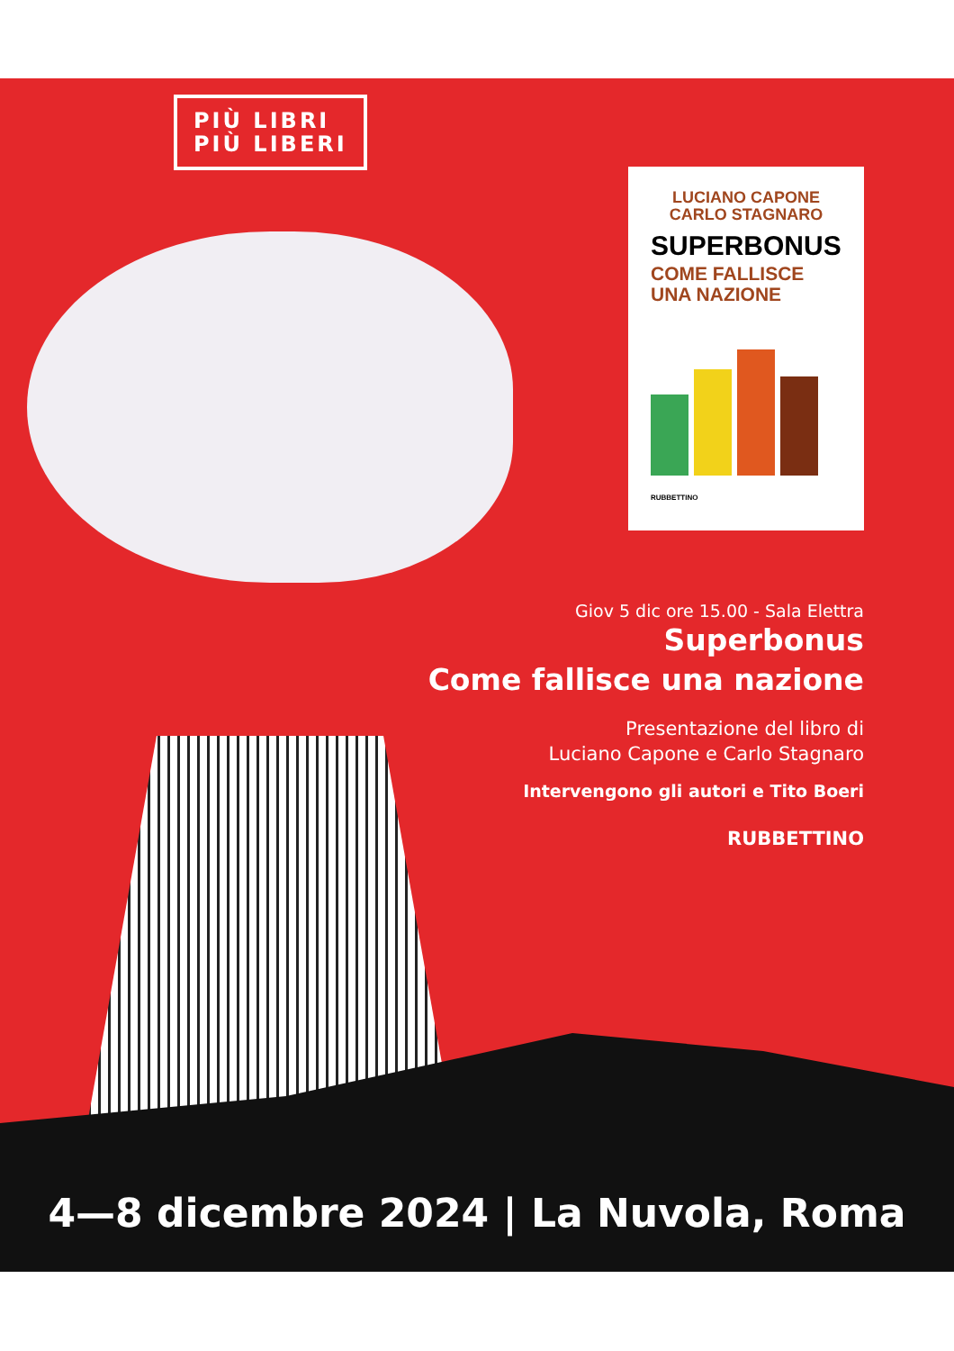PIÙ LIBRI
PIÙ LIBERI
LUCIANO CAPONE
CARLO STAGNARO
SUPERBONUS
COME FALLISCE
UNA NAZIONE
RUBBETTINO
Giov 5 dic ore 15.00 - Sala Elettra
Superbonus
Come fallisce una nazione
Presentazione del libro di
Luciano Capone e Carlo Stagnaro
Intervengono gli autori e Tito Boeri
RUBBETTINO
4—8 dicembre 2024 | La Nuvola, Roma